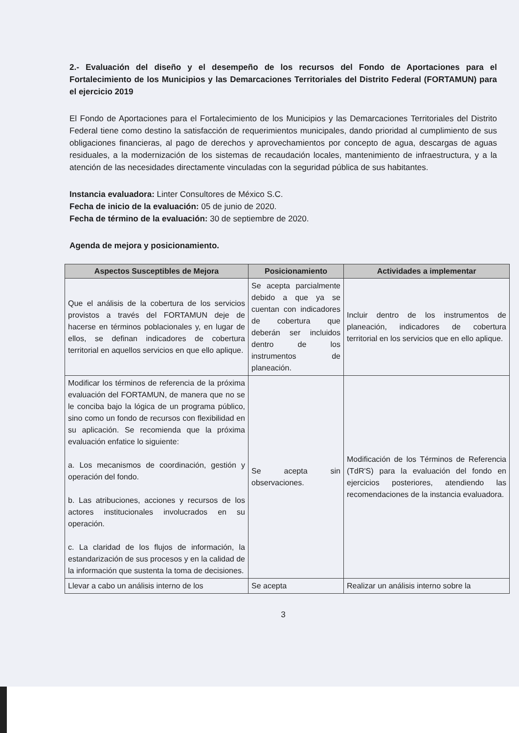2.- Evaluación del diseño y el desempeño de los recursos del Fondo de Aportaciones para el Fortalecimiento de los Municipios y las Demarcaciones Territoriales del Distrito Federal (FORTAMUN) para el ejercicio 2019
El Fondo de Aportaciones para el Fortalecimiento de los Municipios y las Demarcaciones Territoriales del Distrito Federal tiene como destino la satisfacción de requerimientos municipales, dando prioridad al cumplimiento de sus obligaciones financieras, al pago de derechos y aprovechamientos por concepto de agua, descargas de aguas residuales, a la modernización de los sistemas de recaudación locales, mantenimiento de infraestructura, y a la atención de las necesidades directamente vinculadas con la seguridad pública de sus habitantes.
Instancia evaluadora: Linter Consultores de México S.C.
Fecha de inicio de la evaluación: 05 de junio de 2020.
Fecha de término de la evaluación: 30 de septiembre de 2020.
Agenda de mejora y posicionamiento.
| Aspectos Susceptibles de Mejora | Posicionamiento | Actividades a implementar |
| --- | --- | --- |
| Que el análisis de la cobertura de los servicios provistos a través del FORTAMUN deje de hacerse en términos poblacionales y, en lugar de ellos, se definan indicadores de cobertura territorial en aquellos servicios en que ello aplique. | Se acepta parcialmente debido a que ya se cuentan con indicadores de cobertura que deberán ser incluidos dentro de los instrumentos de planeación. | Incluir dentro de los instrumentos de planeación, indicadores de cobertura territorial en los servicios que en ello aplique. |
| Modificar los términos de referencia de la próxima evaluación del FORTAMUN, de manera que no se le conciba bajo la lógica de un programa público, sino como un fondo de recursos con flexibilidad en su aplicación. Se recomienda que la próxima evaluación enfatice lo siguiente: a. Los mecanismos de coordinación, gestión y operación del fondo. b. Las atribuciones, acciones y recursos de los actores institucionales involucrados en su operación. c. La claridad de los flujos de información, la estandarización de sus procesos y en la calidad de la información que sustenta la toma de decisiones. | Se acepta sin observaciones. | Modificación de los Términos de Referencia (TdR'S) para la evaluación del fondo en ejercicios posteriores, atendiendo las recomendaciones de la instancia evaluadora. |
| Llevar a cabo un análisis interno de los | Se acepta | Realizar un análisis interno sobre la |
3